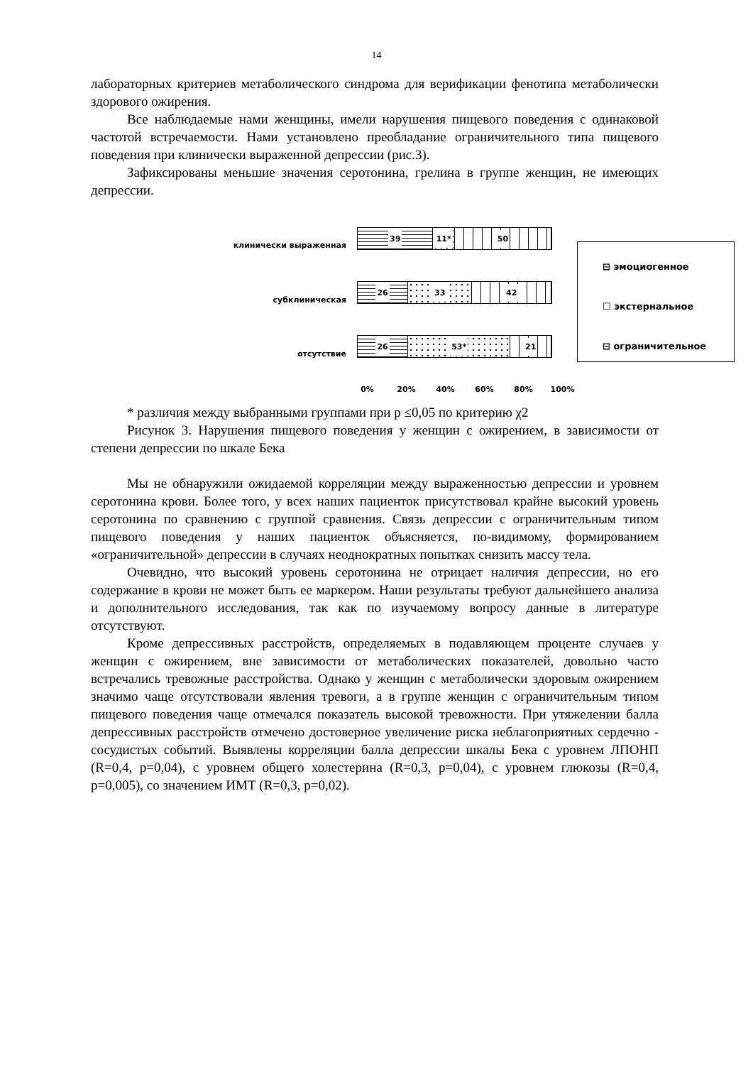14
лабораторных критериев метаболического синдрома для верификации фенотипа метаболически здорового ожирения.
Все наблюдаемые нами женщины, имели нарушения пищевого поведения с одинаковой частотой встречаемости. Нами установлено преобладание ограничительного типа пищевого поведения при клинически выраженной депрессии (рис.3).
Зафиксированы меньшие значения серотонина, грелина в группе женщин, не имеющих депрессии.
клинически выраженная
39 11* 50
субклиническая
26 33 42
отсутствие
26 53* 21
⊟ эмоциогенное
☐ экстернальное
⊟ ограничительное
0% 20% 40% 60% 80% 100%
* различия между выбранными группами при р ≤0,05 по критерию χ2
Рисунок 3. Нарушения пищевого поведения у женщин с ожирением, в зависимости от степени депрессии по шкале Бека
Мы не обнаружили ожидаемой корреляции между выраженностью депрессии и уровнем серотонина крови. Более того, у всех наших пациенток присутствовал крайне высокий уровень серотонина по сравнению с группой сравнения. Связь депрессии с ограничительным типом пищевого поведения у наших пациенток объясняется, по-видимому, формированием «ограничительной» депрессии в случаях неоднократных попытках снизить массу тела.
Очевидно, что высокий уровень серотонина не отрицает наличия депрессии, но его содержание в крови не может быть ее маркером. Наши результаты требуют дальнейшего анализа и дополнительного исследования, так как по изучаемому вопросу данные в литературе отсутствуют.
Кроме депрессивных расстройств, определяемых в подавляющем проценте случаев у женщин с ожирением, вне зависимости от метаболических показателей, довольно часто встречались тревожные расстройства. Однако у женщин с метаболически здоровым ожирением значимо чаще отсутствовали явления тревоги, а в группе женщин с ограничительным типом пищевого поведения чаще отмечался показатель высокой тревожности. При утяжелении балла депрессивных расстройств отмечено достоверное увеличение риска неблагоприятных сердечно - сосудистых событий. Выявлены корреляции балла депрессии шкалы Бека с уровнем ЛПОНП (R=0,4, p=0,04), с уровнем общего холестерина (R=0,3, p=0,04), с уровнем глюкозы (R=0,4, p=0,005), со значением ИМТ (R=0,3, p=0,02).